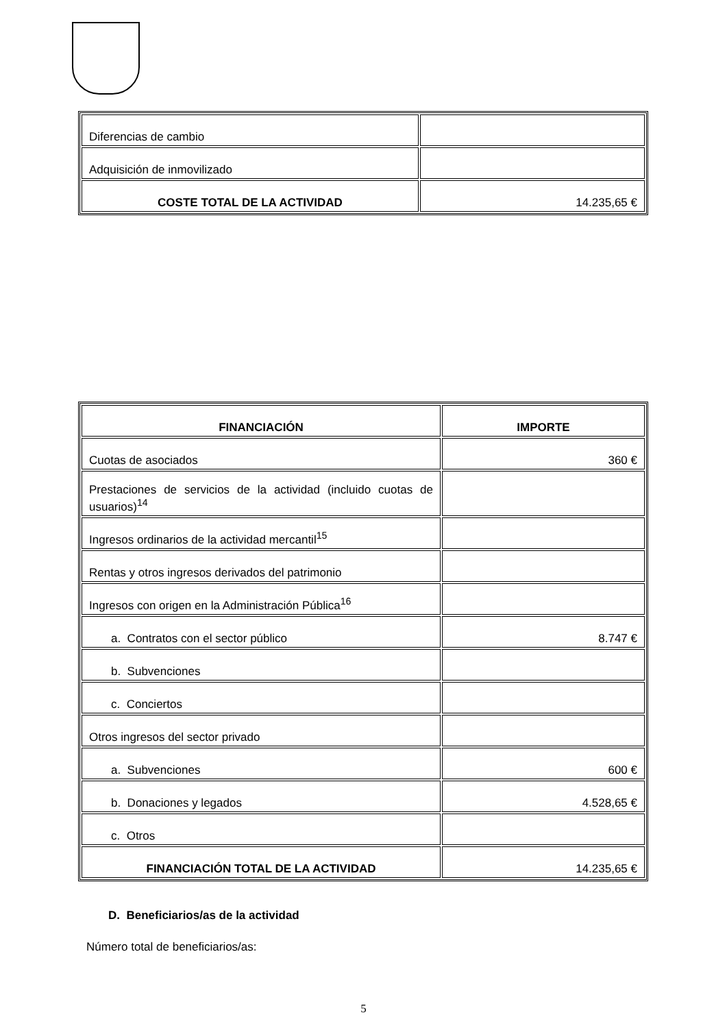| Diferencias de cambio | |
| Adquisición de inmovilizado | |
| COSTE TOTAL DE LA ACTIVIDAD | 14.235,65 € |
| FINANCIACIÓN | IMPORTE |
| Cuotas de asociados | 360 € |
| Prestaciones de servicios de la actividad (incluido cuotas de usuarios)<sup>14</sup> | |
| Ingresos ordinarios de la actividad mercantil<sup>15</sup> | |
| Rentas y otros ingresos derivados del patrimonio | |
| Ingresos con origen en la Administración Pública<sup>16</sup> | |
| a. Contratos con el sector público | 8.747 € |
| b. Subvenciones | |
| c. Conciertos | |
| Otros ingresos del sector privado | |
| a. Subvenciones | 600 € |
| b. Donaciones y legados | 4.528,65 € |
| c. Otros | |
| FINANCIACIÓN TOTAL DE LA ACTIVIDAD | 14.235,65 € |
D. Beneficiarios/as de la actividad
Número total de beneficiarios/as:
5